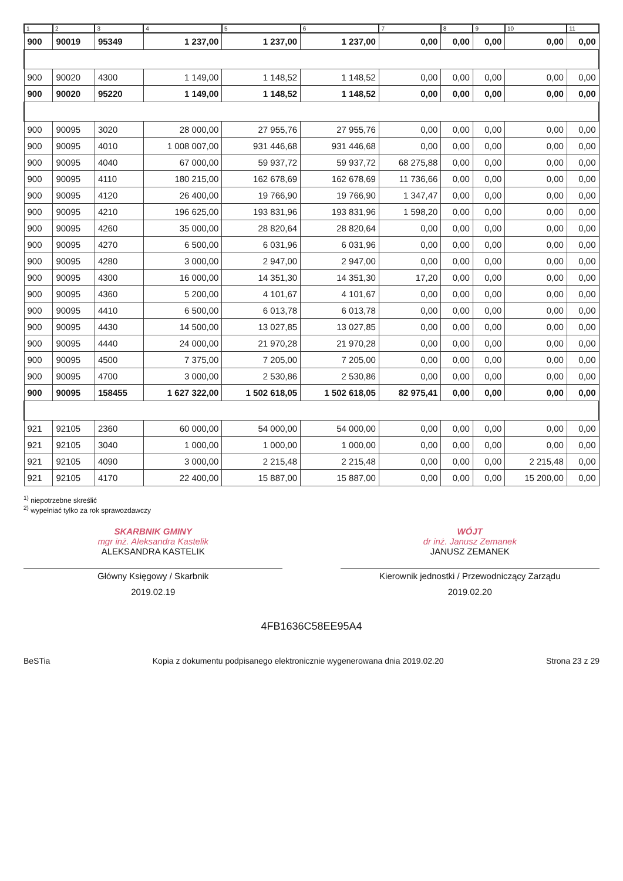| 1 | 2 | 3 | 4 | 5 | 6 | 7 | 8 | 9 | 10 | 11 |
| --- | --- | --- | --- | --- | --- | --- | --- | --- | --- | --- |
| 900 | 90019 | 95349 | 1 237,00 | 1 237,00 | 1 237,00 | 0,00 | 0,00 | 0,00 | 0,00 | 0,00 |
| 900 | 90020 | 4300 | 1 149,00 | 1 148,52 | 1 148,52 | 0,00 | 0,00 | 0,00 | 0,00 | 0,00 |
| 900 | 90020 | 95220 | 1 149,00 | 1 148,52 | 1 148,52 | 0,00 | 0,00 | 0,00 | 0,00 | 0,00 |
| 900 | 90095 | 3020 | 28 000,00 | 27 955,76 | 27 955,76 | 0,00 | 0,00 | 0,00 | 0,00 | 0,00 |
| 900 | 90095 | 4010 | 1 008 007,00 | 931 446,68 | 931 446,68 | 0,00 | 0,00 | 0,00 | 0,00 | 0,00 |
| 900 | 90095 | 4040 | 67 000,00 | 59 937,72 | 59 937,72 | 68 275,88 | 0,00 | 0,00 | 0,00 | 0,00 |
| 900 | 90095 | 4110 | 180 215,00 | 162 678,69 | 162 678,69 | 11 736,66 | 0,00 | 0,00 | 0,00 | 0,00 |
| 900 | 90095 | 4120 | 26 400,00 | 19 766,90 | 19 766,90 | 1 347,47 | 0,00 | 0,00 | 0,00 | 0,00 |
| 900 | 90095 | 4210 | 196 625,00 | 193 831,96 | 193 831,96 | 1 598,20 | 0,00 | 0,00 | 0,00 | 0,00 |
| 900 | 90095 | 4260 | 35 000,00 | 28 820,64 | 28 820,64 | 0,00 | 0,00 | 0,00 | 0,00 | 0,00 |
| 900 | 90095 | 4270 | 6 500,00 | 6 031,96 | 6 031,96 | 0,00 | 0,00 | 0,00 | 0,00 | 0,00 |
| 900 | 90095 | 4280 | 3 000,00 | 2 947,00 | 2 947,00 | 0,00 | 0,00 | 0,00 | 0,00 | 0,00 |
| 900 | 90095 | 4300 | 16 000,00 | 14 351,30 | 14 351,30 | 17,20 | 0,00 | 0,00 | 0,00 | 0,00 |
| 900 | 90095 | 4360 | 5 200,00 | 4 101,67 | 4 101,67 | 0,00 | 0,00 | 0,00 | 0,00 | 0,00 |
| 900 | 90095 | 4410 | 6 500,00 | 6 013,78 | 6 013,78 | 0,00 | 0,00 | 0,00 | 0,00 | 0,00 |
| 900 | 90095 | 4430 | 14 500,00 | 13 027,85 | 13 027,85 | 0,00 | 0,00 | 0,00 | 0,00 | 0,00 |
| 900 | 90095 | 4440 | 24 000,00 | 21 970,28 | 21 970,28 | 0,00 | 0,00 | 0,00 | 0,00 | 0,00 |
| 900 | 90095 | 4500 | 7 375,00 | 7 205,00 | 7 205,00 | 0,00 | 0,00 | 0,00 | 0,00 | 0,00 |
| 900 | 90095 | 4700 | 3 000,00 | 2 530,86 | 2 530,86 | 0,00 | 0,00 | 0,00 | 0,00 | 0,00 |
| 900 | 90095 | 158455 | 1 627 322,00 | 1 502 618,05 | 1 502 618,05 | 82 975,41 | 0,00 | 0,00 | 0,00 | 0,00 |
| 921 | 92105 | 2360 | 60 000,00 | 54 000,00 | 54 000,00 | 0,00 | 0,00 | 0,00 | 0,00 | 0,00 |
| 921 | 92105 | 3040 | 1 000,00 | 1 000,00 | 1 000,00 | 0,00 | 0,00 | 0,00 | 0,00 | 0,00 |
| 921 | 92105 | 4090 | 3 000,00 | 2 215,48 | 2 215,48 | 0,00 | 0,00 | 0,00 | 2 215,48 | 0,00 |
| 921 | 92105 | 4170 | 22 400,00 | 15 887,00 | 15 887,00 | 0,00 | 0,00 | 0,00 | 15 200,00 | 0,00 |
<sup>1)</sup> niepotrzebne skreślić
<sup>2)</sup> wypełniać tylko za rok sprawozdawczy
SKARBNIK GMINY
mgr inż. Aleksandra Kastelik
ALEKSANDRA KASTELIK
Główny Księgowy / Skarbnik
2019.02.19
WÓJT
dr inż. Janusz Zemanek
JANUSZ ZEMANEK
Kierownik jednostki / Przewodniczący Zarządu
2019.02.20
4FB1636C58EE95A4
BeSTia Kopia z dokumentu podpisanego elektronicznie wygenerowana dnia 2019.02.20
Strona 23 z 29